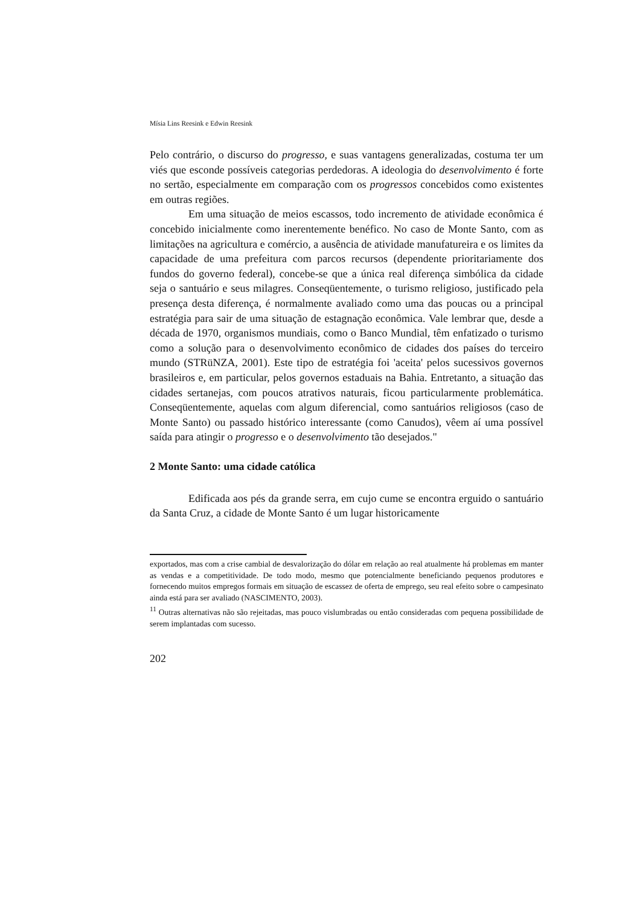Mísia Lins Reesink e Edwin Reesink
Pelo contrário, o discurso do progresso, e suas vantagens generalizadas, costuma ter um viés que esconde possíveis categorias perdedoras. A ideologia do desenvolvimento é forte no sertão, especialmente em comparação com os progressos concebidos como existentes em outras regiões.
Em uma situação de meios escassos, todo incremento de atividade econômica é concebido inicialmente como inerentemente benéfico. No caso de Monte Santo, com as limitações na agricultura e comércio, a ausência de atividade manufatureira e os limites da capacidade de uma prefeitura com parcos recursos (dependente prioritariamente dos fundos do governo federal), concebe-se que a única real diferença simbólica da cidade seja o santuário e seus milagres. Conseqüentemente, o turismo religioso, justificado pela presença desta diferença, é normalmente avaliado como uma das poucas ou a principal estratégia para sair de uma situação de estagnação econômica. Vale lembrar que, desde a década de 1970, organismos mundiais, como o Banco Mundial, têm enfatizado o turismo como a solução para o desenvolvimento econômico de cidades dos países do terceiro mundo (STRüNZA, 2001). Este tipo de estratégia foi 'aceita' pelos sucessivos governos brasileiros e, em particular, pelos governos estaduais na Bahia. Entretanto, a situação das cidades sertanejas, com poucos atrativos naturais, ficou particularmente problemática. Conseqüentemente, aquelas com algum diferencial, como santuários religiosos (caso de Monte Santo) ou passado histórico interessante (como Canudos), vêem aí uma possível saída para atingir o progresso e o desenvolvimento tão desejados."
2 Monte Santo: uma cidade católica
Edificada aos pés da grande serra, em cujo cume se encontra erguido o santuário da Santa Cruz, a cidade de Monte Santo é um lugar historicamente
exportados, mas com a crise cambial de desvalorização do dólar em relação ao real atualmente há problemas em manter as vendas e a competitividade. De todo modo, mesmo que potencialmente beneficiando pequenos produtores e fornecendo muitos empregos formais em situação de escassez de oferta de emprego, seu real efeito sobre o campesinato ainda está para ser avaliado (NASCIMENTO, 2003).
<sup>11</sup> Outras alternativas não são rejeitadas, mas pouco vislumbradas ou então consideradas com pequena possibilidade de serem implantadas com sucesso.
202